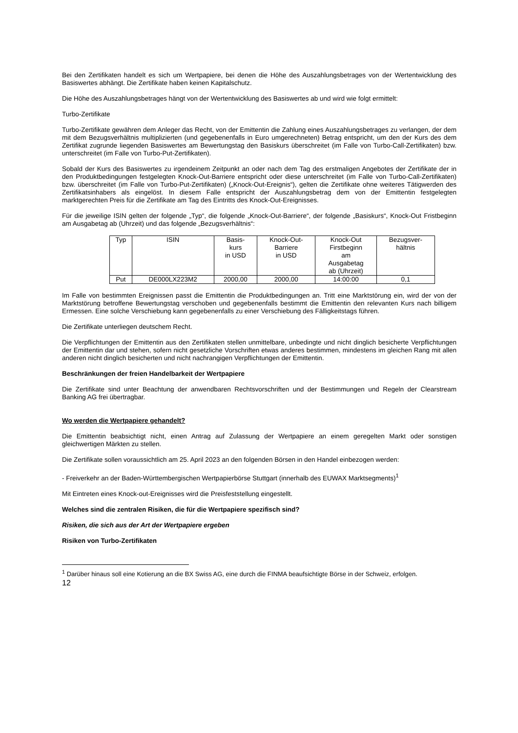Bei den Zertifikaten handelt es sich um Wertpapiere, bei denen die Höhe des Auszahlungsbetrages von der Wertentwicklung des Basiswertes abhängt. Die Zertifikate haben keinen Kapitalschutz.
Die Höhe des Auszahlungsbetrages hängt von der Wertentwicklung des Basiswertes ab und wird wie folgt ermittelt:
Turbo-Zertifikate
Turbo-Zertifikate gewähren dem Anleger das Recht, von der Emittentin die Zahlung eines Auszahlungsbetrages zu verlangen, der dem mit dem Bezugsverhältnis multiplizierten (und gegebenenfalls in Euro umgerechneten) Betrag entspricht, um den der Kurs des dem Zertifikat zugrunde liegenden Basiswertes am Bewertungstag den Basiskurs überschreitet (im Falle von Turbo-Call-Zertifikaten) bzw. unterschreitet (im Falle von Turbo-Put-Zertifikaten).
Sobald der Kurs des Basiswertes zu irgendeinem Zeitpunkt an oder nach dem Tag des erstmaligen Angebotes der Zertifikate der in den Produktbedingungen festgelegten Knock-Out-Barriere entspricht oder diese unterschreitet (im Falle von Turbo-Call-Zertifikaten) bzw. überschreitet (im Falle von Turbo-Put-Zertifikaten) („Knock-Out-Ereignis“), gelten die Zertifikate ohne weiteres Tätigwerden des Zertifikatsinhabers als eingelöst. In diesem Falle entspricht der Auszahlungsbetrag dem von der Emittentin festgelegten marktgerechten Preis für die Zertifikate am Tag des Eintritts des Knock-Out-Ereignisses.
Für die jeweilige ISIN gelten der folgende „Typ“, die folgende „Knock-Out-Barriere“, der folgende „Basiskurs“, Knock-Out Fristbeginn am Ausgabetag ab (Uhrzeit) und das folgende „Bezugsverhältnis“:
| Typ | ISIN | Basis- kurs in USD | Knock-Out- Barriere in USD | Knock-Out Firstbeginn am Ausgabetag ab (Uhrzeit) | Bezugsver- hältnis |
| --- | --- | --- | --- | --- | --- |
| Put | DE000LX223M2 | 2000,00 | 2000,00 | 14:00:00 | 0,1 |
Im Falle von bestimmten Ereignissen passt die Emittentin die Produktbedingungen an. Tritt eine Marktstörung ein, wird der von der Marktstörung betroffene Bewertungstag verschoben und gegebenenfalls bestimmt die Emittentin den relevanten Kurs nach billigem Ermessen. Eine solche Verschiebung kann gegebenenfalls zu einer Verschiebung des Fälligkeitstags führen.
Die Zertifikate unterliegen deutschem Recht.
Die Verpflichtungen der Emittentin aus den Zertifikaten stellen unmittelbare, unbedingte und nicht dinglich besicherte Verpflichtungen der Emittentin dar und stehen, sofern nicht gesetzliche Vorschriften etwas anderes bestimmen, mindestens im gleichen Rang mit allen anderen nicht dinglich besicherten und nicht nachrangigen Verpflichtungen der Emittentin.
Beschränkungen der freien Handelbarkeit der Wertpapiere
Die Zertifikate sind unter Beachtung der anwendbaren Rechtsvorschriften und der Bestimmungen und Regeln der Clearstream Banking AG frei übertragbar.
Wo werden die Wertpapiere gehandelt?
Die Emittentin beabsichtigt nicht, einen Antrag auf Zulassung der Wertpapiere an einem geregelten Markt oder sonstigen gleichwertigen Märkten zu stellen.
Die Zertifikate sollen voraussichtlich am 25. April 2023 an den folgenden Börsen in den Handel einbezogen werden:
- Freiverkehr an der Baden-Württembergischen Wertpapierbörse Stuttgart (innerhalb des EUWAX Marktsegments)<sup>1</sup>
Mit Eintreten eines Knock-out-Ereignisses wird die Preisfeststellung eingestellt.
Welches sind die zentralen Risiken, die für die Wertpapiere spezifisch sind?
Risiken, die sich aus der Art der Wertpapiere ergeben
Risiken von Turbo-Zertifikaten
<sup>1</sup> Darüber hinaus soll eine Kotierung an die BX Swiss AG, eine durch die FINMA beaufsichtigte Börse in der Schweiz, erfolgen.
12